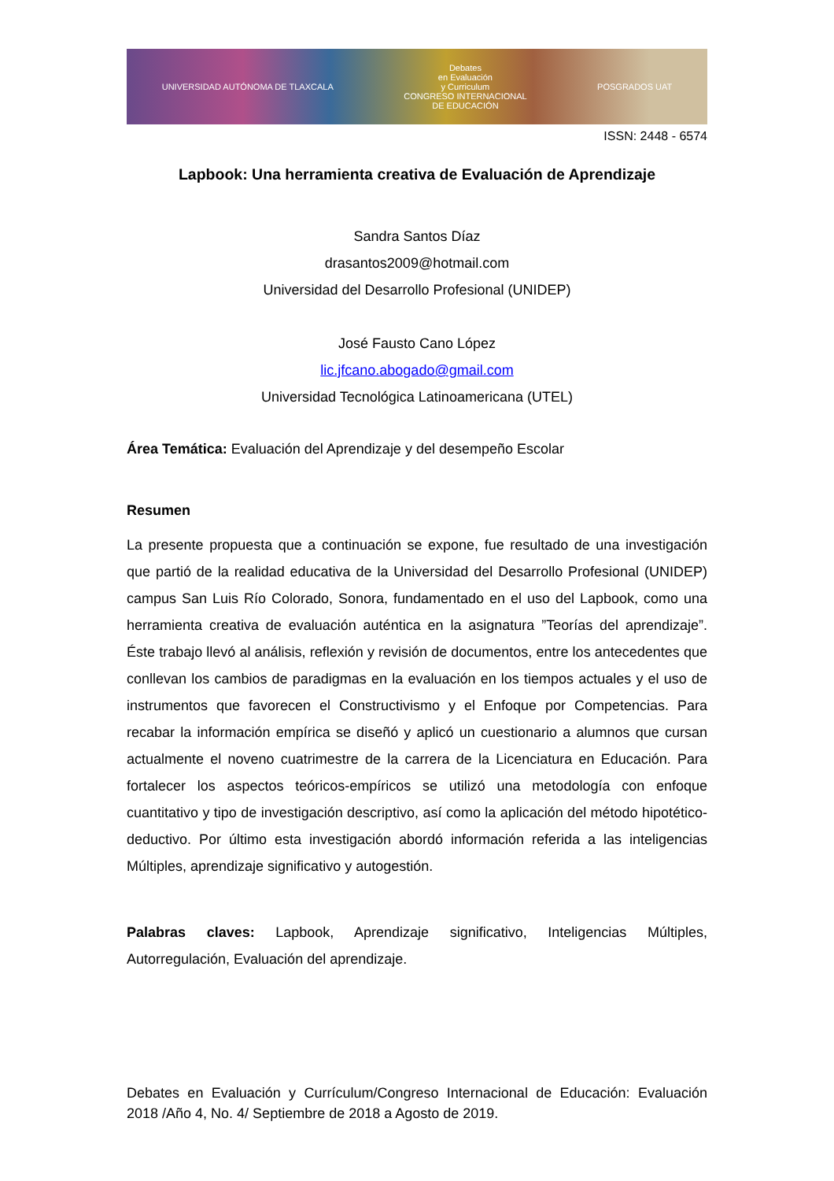UNIVERSIDAD AUTÓNOMA DE TLAXCALA
Debates
en Evaluación
y Curriculum
CONGRESO INTERNACIONAL
DE EDUCACIÓN
POSGRADOS UAT
ISSN: 2448 - 6574
Lapbook: Una herramienta creativa de Evaluación de Aprendizaje
Sandra Santos Díaz
drasantos2009@hotmail.com
Universidad del Desarrollo Profesional (UNIDEP)
José Fausto Cano López
lic.jfcano.abogado@gmail.com
Universidad Tecnológica Latinoamericana (UTEL)
Área Temática: Evaluación del Aprendizaje y del desempeño Escolar
Resumen
La presente propuesta que a continuación se expone, fue resultado de una investigación que partió de la realidad educativa de la Universidad del Desarrollo Profesional (UNIDEP) campus San Luis Río Colorado, Sonora, fundamentado en el uso del Lapbook, como una herramienta creativa de evaluación auténtica en la asignatura ”Teorías del aprendizaje”. Éste trabajo llevó al análisis, reflexión y revisión de documentos, entre los antecedentes que conllevan los cambios de paradigmas en la evaluación en los tiempos actuales y el uso de instrumentos que favorecen el Constructivismo y el Enfoque por Competencias. Para recabar la información empírica se diseñó y aplicó un cuestionario a alumnos que cursan actualmente el noveno cuatrimestre de la carrera de la Licenciatura en Educación. Para fortalecer los aspectos teóricos-empíricos se utilizó una metodología con enfoque cuantitativo y tipo de investigación descriptivo, así como la aplicación del método hipotético-deductivo. Por último esta investigación abordó información referida a las inteligencias Múltiples, aprendizaje significativo y autogestión.
Palabras claves: Lapbook, Aprendizaje significativo, Inteligencias Múltiples, Autorregulación, Evaluación del aprendizaje.
Debates en Evaluación y Currículum/Congreso Internacional de Educación: Evaluación 2018 /Año 4, No. 4/ Septiembre de 2018 a Agosto de 2019.